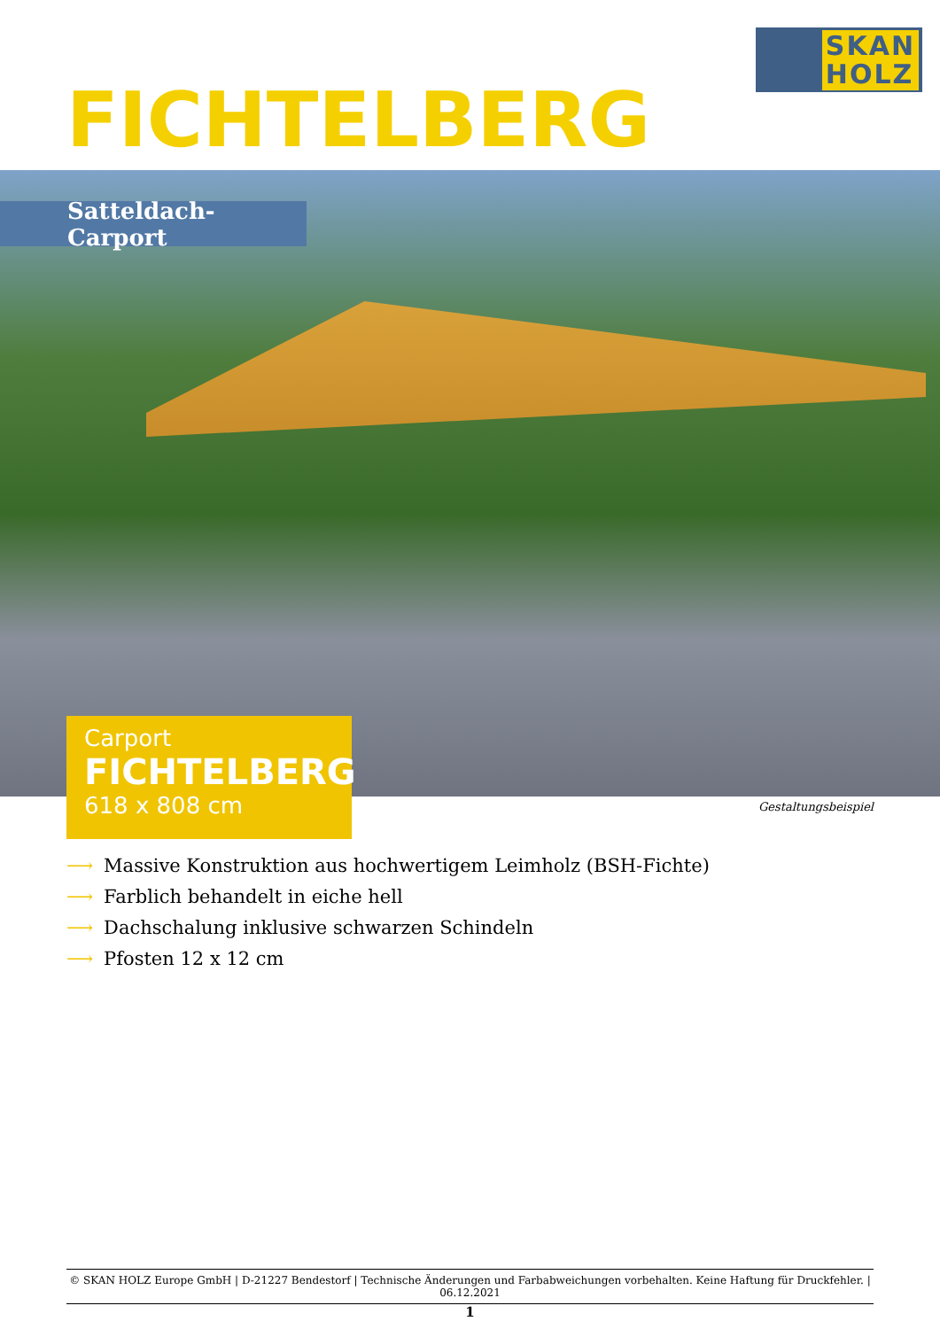SKAN
HOLZ
FICHTELBERG
Satteldach-Carport
Carport
FICHTELBERG
618 x 808 cm
Gestaltungsbeispiel
⟶ Massive Konstruktion aus hochwertigem Leimholz (BSH-Fichte)
⟶ Farblich behandelt in eiche hell
⟶ Dachschalung inklusive schwarzen Schindeln
⟶ Pfosten 12 x 12 cm
© SKAN HOLZ Europe GmbH | D-21227 Bendestorf | Technische Änderungen und Farbabweichungen vorbehalten. Keine Haftung für Druckfehler. | 06.12.2021
1